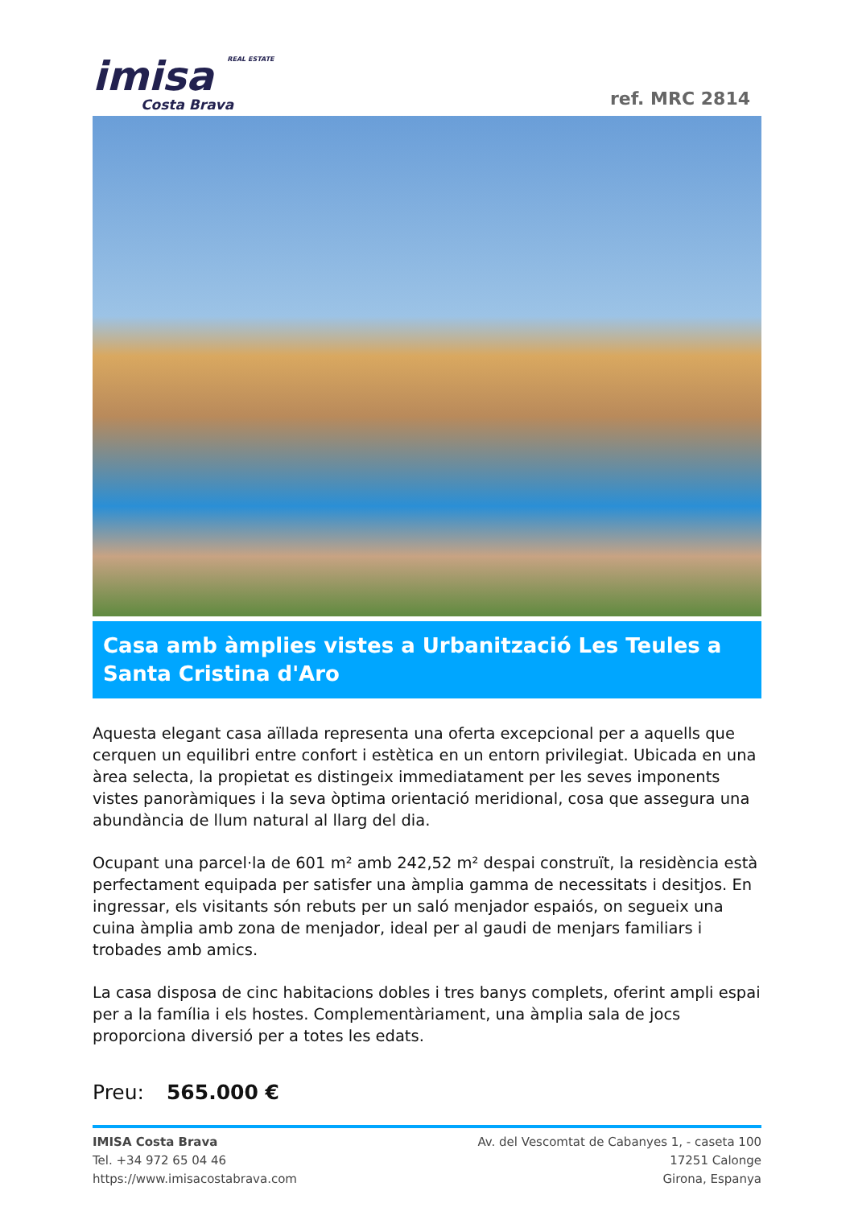imisa REAL ESTATE
Costa Brava
ref. MRC 2814
Casa amb àmplies vistes a Urbanització Les Teules a Santa Cristina d'Aro
Aquesta elegant casa aïllada representa una oferta excepcional per a aquells que cerquen un equilibri entre confort i estètica en un entorn privilegiat. Ubicada en una àrea selecta, la propietat es distingeix immediatament per les seves imponents vistes panoràmiques i la seva òptima orientació meridional, cosa que assegura una abundància de llum natural al llarg del dia.
Ocupant una parcel·la de 601 m² amb 242,52 m² despai construït, la residència està perfectament equipada per satisfer una àmplia gamma de necessitats i desitjos. En ingressar, els visitants són rebuts per un saló menjador espaiós, on segueix una cuina àmplia amb zona de menjador, ideal per al gaudi de menjars familiars i trobades amb amics.
La casa disposa de cinc habitacions dobles i tres banys complets, oferint ampli espai per a la família i els hostes. Complementàriament, una àmplia sala de jocs proporciona diversió per a totes les edats.
Preu: 565.000 €
IMISA Costa Brava
Tel. +34 972 65 04 46
https://www.imisacostabrava.com
Av. del Vescomtat de Cabanyes 1, - caseta 100
17251 Calonge
Girona, Espanya